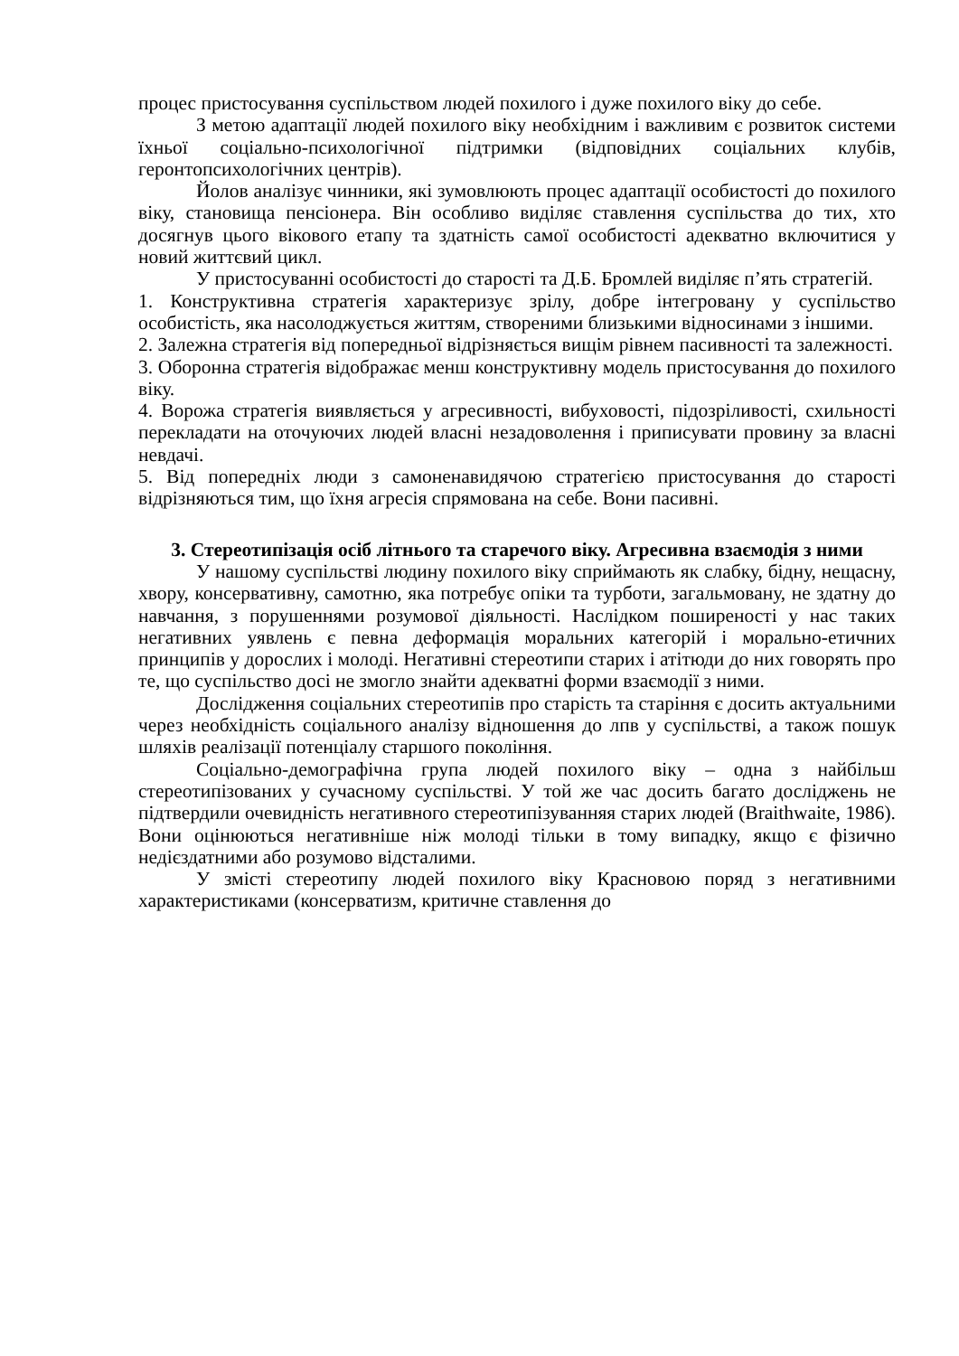процес пристосування суспільством людей похилого і дуже похилого віку до себе.
З метою адаптації людей похилого віку необхідним і важливим є розвиток системи їхньої соціально-психологічної підтримки (відповідних соціальних клубів, геронтопсихологічних центрів).
Йолов аналізує чинники, які зумовлюють процес адаптації особистості до похилого віку, становища пенсіонера. Він особливо виділяє ставлення суспільства до тих, хто досягнув цього вікового етапу та здатність самої особистості адекватно включитися у новий життєвий цикл.
У пристосуванні особистості до старості та Д.Б. Бромлей виділяє п’ять стратегій.
1. Конструктивна стратегія характеризує зрілу, добре інтегровану у суспільство особистість, яка насолоджується життям, створеними близькими відносинами з іншими.
2. Залежна стратегія від попередньої відрізняється вищім рівнем пасивності та залежності.
3. Оборонна стратегія відображає менш конструктивну модель пристосування до похилого віку.
4. Ворожа стратегія виявляється у агресивності, вибуховості, підозріливості, схильності перекладати на оточуючих людей власні незадоволення і приписувати провину за власні невдачі.
5. Від попередніх люди з самоненавидячою стратегією пристосування до старості відрізняються тим, що їхня агресія спрямована на себе. Вони пасивні.
3. Стереотипізація осіб літнього та старечого віку. Агресивна взаємодія з ними
У нашому суспільстві людину похилого віку сприймають як слабку, бідну, нещасну, хвору, консервативну, самотню, яка потребує опіки та турботи, загальмовану, не здатну до навчання, з порушеннями розумової діяльності. Наслідком поширеності у нас таких негативних уявлень є певна деформація моральних категорій і морально-етичних принципів у дорослих і молоді. Негативні стереотипи старих і атітюди до них говорять про те, що суспільство досі не змогло знайти адекватні форми взаємодії з ними.
Дослідження соціальних стереотипів про старість та старіння є досить актуальними через необхідність соціального аналізу відношення до лпв у суспільстві, а також пошук шляхів реалізації потенціалу старшого покоління.
Соціально-демографічна група людей похилого віку – одна з найбільш стереотипізованих у сучасному суспільстві. У той же час досить багато досліджень не підтвердили очевидність негативного стереотипізуванняя старих людей (Braithwaite, 1986). Вони оцінюються негативніше ніж молоді тільки в тому випадку, якщо є фізично недієздатними або розумово відсталими.
У змісті стереотипу людей похилого віку Красновою поряд з негативними характеристиками (консерватизм, критичне ставлення до